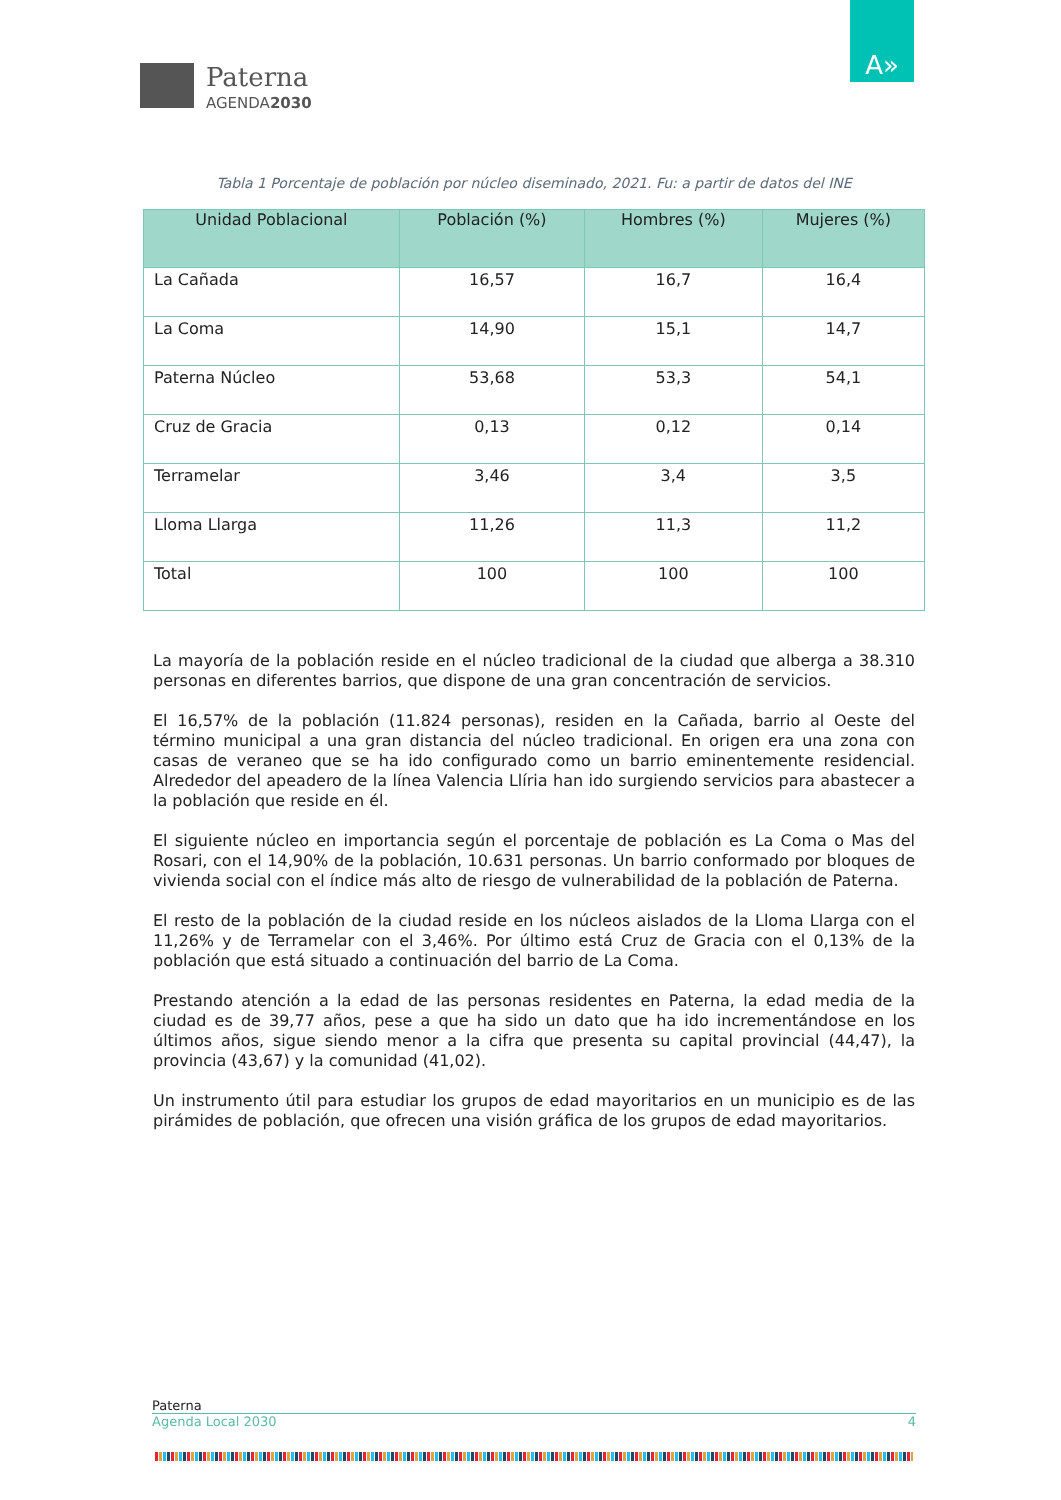Paterna
AGENDA2030
A»
Tabla 1 Porcentaje de población por núcleo diseminado, 2021. Fu: a partir de datos del INE
| Unidad Poblacional | Población (%) | Hombres (%) | Mujeres (%) |
| --- | --- | --- | --- |
| La Cañada | 16,57 | 16,7 | 16,4 |
| La Coma | 14,90 | 15,1 | 14,7 |
| Paterna Núcleo | 53,68 | 53,3 | 54,1 |
| Cruz de Gracia | 0,13 | 0,12 | 0,14 |
| Terramelar | 3,46 | 3,4 | 3,5 |
| Lloma Llarga | 11,26 | 11,3 | 11,2 |
| Total | 100 | 100 | 100 |
La mayoría de la población reside en el núcleo tradicional de la ciudad que alberga a 38.310 personas en diferentes barrios, que dispone de una gran concentración de servicios.
El 16,57% de la población (11.824 personas), residen en la Cañada, barrio al Oeste del término municipal a una gran distancia del núcleo tradicional. En origen era una zona con casas de veraneo que se ha ido configurado como un barrio eminentemente residencial. Alrededor del apeadero de la línea Valencia Llíria han ido surgiendo servicios para abastecer a la población que reside en él.
El siguiente núcleo en importancia según el porcentaje de población es La Coma o Mas del Rosari, con el 14,90% de la población, 10.631 personas. Un barrio conformado por bloques de vivienda social con el índice más alto de riesgo de vulnerabilidad de la población de Paterna.
El resto de la población de la ciudad reside en los núcleos aislados de la Lloma Llarga con el 11,26% y de Terramelar con el 3,46%. Por último está Cruz de Gracia con el 0,13% de la población que está situado a continuación del barrio de La Coma.
Prestando atención a la edad de las personas residentes en Paterna, la edad media de la ciudad es de 39,77 años, pese a que ha sido un dato que ha ido incrementándose en los últimos años, sigue siendo menor a la cifra que presenta su capital provincial (44,47), la provincia (43,67) y la comunidad (41,02).
Un instrumento útil para estudiar los grupos de edad mayoritarios en un municipio es de las pirámides de población, que ofrecen una visión gráfica de los grupos de edad mayoritarios.
Paterna
Agenda Local 2030 4